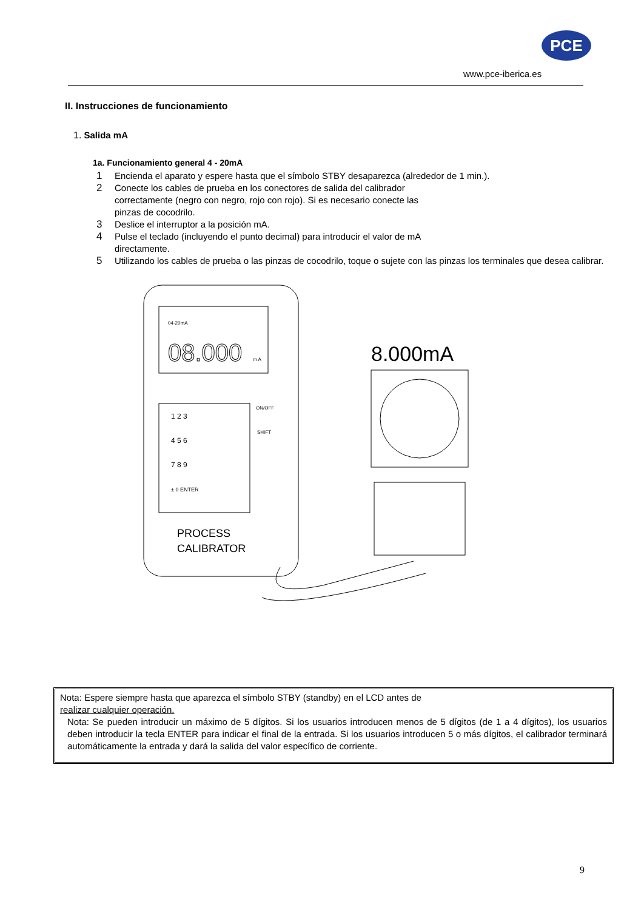PCE
www.pce-iberica.es
II. Instrucciones de funcionamiento
1. Salida mA
1a. Funcionamiento general 4 - 20mA
1 Encienda el aparato y espere hasta que el símbolo STBY desaparezca (alrededor de 1 min.).
2 Conecte los cables de prueba en los conectores de salida del calibrador
correctamente (negro con negro, rojo con rojo). Si es necesario conecte las
pinzas de cocodrilo.
3 Deslice el interruptor a la posición mA.
4 Pulse el teclado (incluyendo el punto decimal) para introducir el valor de mA
directamente.
5 Utilizando los cables de prueba o las pinzas de cocodrilo, toque o sujete con las pinzas los terminales que desea calibrar.
04-20mA
08.000
m A
1 2 3
4 5 6
7 8 9
± 0 ENTER
ON/OFF
SHIFT
PROCESS
CALIBRATOR
8.000mA
Nota: Espere siempre hasta que aparezca el símbolo STBY (standby) en el LCD antes de
realizar cualquier operación.
Nota: Se pueden introducir un máximo de 5 dígitos. Si los usuarios introducen menos de 5 dígitos (de 1 a 4 dígitos), los usuarios deben introducir la tecla ENTER para indicar el final de la entrada. Si los usuarios introducen 5 o más dígitos, el calibrador terminará automáticamente la entrada y dará la salida del valor específico de corriente.
9